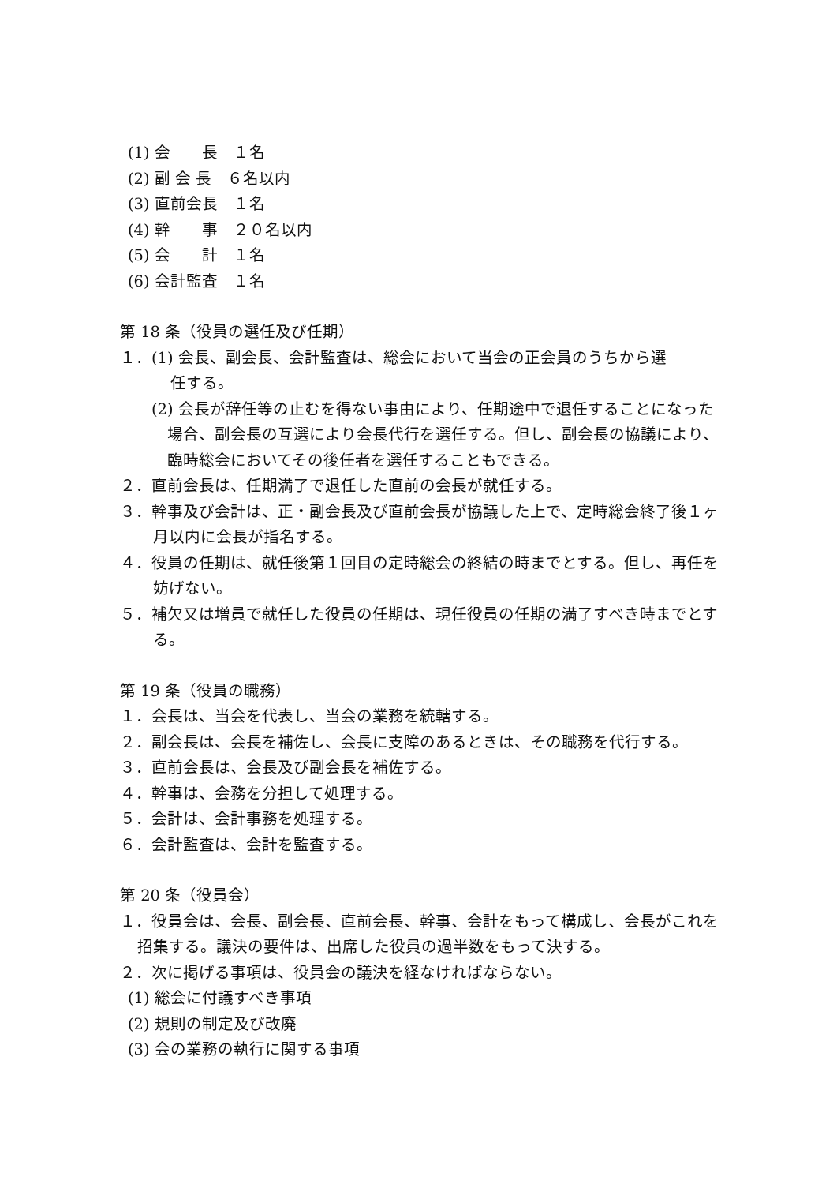(1) 会　　長　１名
(2) 副 会 長　６名以内
(3) 直前会長　１名
(4) 幹　　事　２０名以内
(5) 会　　計　１名
(6) 会計監査　１名
第 18 条（役員の選任及び任期）
１．(1) 会長、副会長、会計監査は、総会において当会の正会員のうちから選
任する。
(2) 会長が辞任等の止むを得ない事由により、任期途中で退任することになった場合、副会長の互選により会長代行を選任する。但し、副会長の協議により、臨時総会においてその後任者を選任することもできる。
２．直前会長は、任期満了で退任した直前の会長が就任する。
３．幹事及び会計は、正・副会長及び直前会長が協議した上で、定時総会終了後１ヶ月以内に会長が指名する。
４．役員の任期は、就任後第１回目の定時総会の終結の時までとする。但し、再任を妨げない。
５．補欠又は増員で就任した役員の任期は、現任役員の任期の満了すべき時までとする。
第 19 条（役員の職務）
１．会長は、当会を代表し、当会の業務を統轄する。
２．副会長は、会長を補佐し、会長に支障のあるときは、その職務を代行する。
３．直前会長は、会長及び副会長を補佐する。
４．幹事は、会務を分担して処理する。
５．会計は、会計事務を処理する。
６．会計監査は、会計を監査する。
第 20 条（役員会）
１．役員会は、会長、副会長、直前会長、幹事、会計をもって構成し、会長がこれを招集する。議決の要件は、出席した役員の過半数をもって決する。
２．次に掲げる事項は、役員会の議決を経なければならない。
(1) 総会に付議すべき事項
(2) 規則の制定及び改廃
(3) 会の業務の執行に関する事項